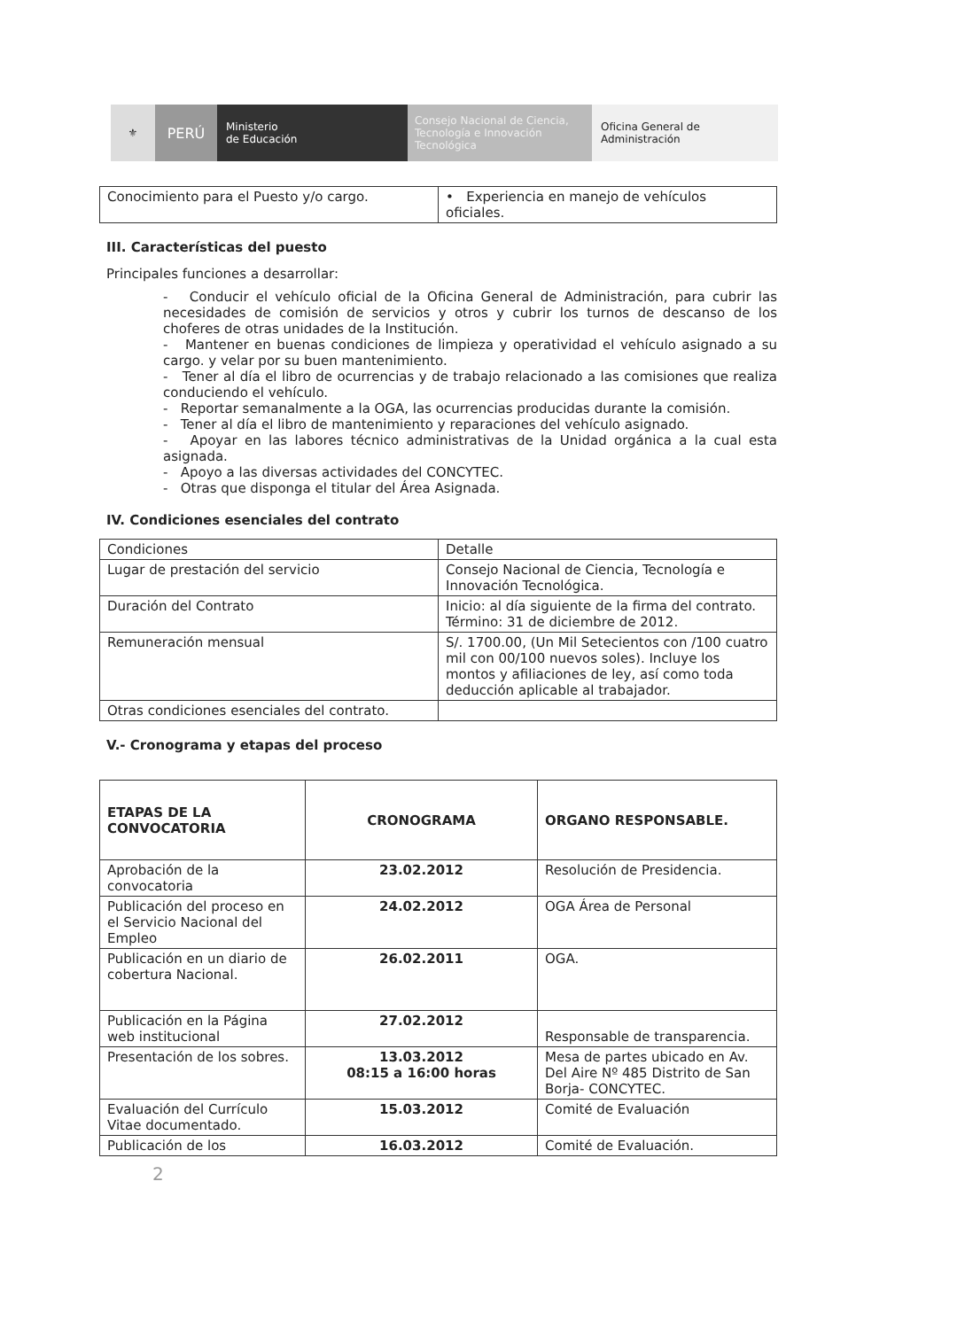⚜
PERÚ
Ministerio
de Educación
Consejo Nacional de Ciencia, Tecnología e Innovación Tecnológica
Oficina General de
Administración
| Conocimiento para el Puesto y/o cargo. | • Experiencia en manejo de vehículos oficiales. |
III. Características del puesto
Principales funciones a desarrollar:
- Conducir el vehículo oficial de la Oficina General de Administración, para cubrir las necesidades de comisión de servicios y otros y cubrir los turnos de descanso de los choferes de otras unidades de la Institución.
- Mantener en buenas condiciones de limpieza y operatividad el vehículo asignado a su cargo. y velar por su buen mantenimiento.
- Tener al día el libro de ocurrencias y de trabajo relacionado a las comisiones que realiza conduciendo el vehículo.
- Reportar semanalmente a la OGA, las ocurrencias producidas durante la comisión.
- Tener al día el libro de mantenimiento y reparaciones del vehículo asignado.
- Apoyar en las labores técnico administrativas de la Unidad orgánica a la cual esta asignada.
- Apoyo a las diversas actividades del CONCYTEC.
- Otras que disponga el titular del Área Asignada.
IV. Condiciones esenciales del contrato
| Condiciones | Detalle |
| Lugar de prestación del servicio | Consejo Nacional de Ciencia, Tecnología e Innovación Tecnológica. |
| Duración del Contrato | Inicio: al día siguiente de la firma del contrato. Término: 31 de diciembre de 2012. |
| Remuneración mensual | S/. 1700.00, (Un Mil Setecientos con /100 cuatro mil con 00/100 nuevos soles). Incluye los montos y afiliaciones de ley, así como toda deducción aplicable al trabajador. |
| Otras condiciones esenciales del contrato. | |
V.- Cronograma y etapas del proceso
| ETAPAS DE LA CONVOCATORIA | CRONOGRAMA | ORGANO RESPONSABLE. |
| --- | --- | --- |
| Aprobación de la convocatoria | 23.02.2012 | Resolución de Presidencia. |
| Publicación del proceso en el Servicio Nacional del Empleo | 24.02.2012 | OGA Área de Personal |
| Publicación en un diario de cobertura Nacional. | 26.02.2011 | OGA. |
| Publicación en la Página web institucional | 27.02.2012 | Responsable de transparencia. |
| Presentación de los sobres. | 13.03.2012 08:15 a 16:00 horas | Mesa de partes ubicado en Av. Del Aire Nº 485 Distrito de San Borja- CONCYTEC. |
| Evaluación del Currículo Vitae documentado. | 15.03.2012 | Comité de Evaluación |
| Publicación de los | 16.03.2012 | Comité de Evaluación. |
2